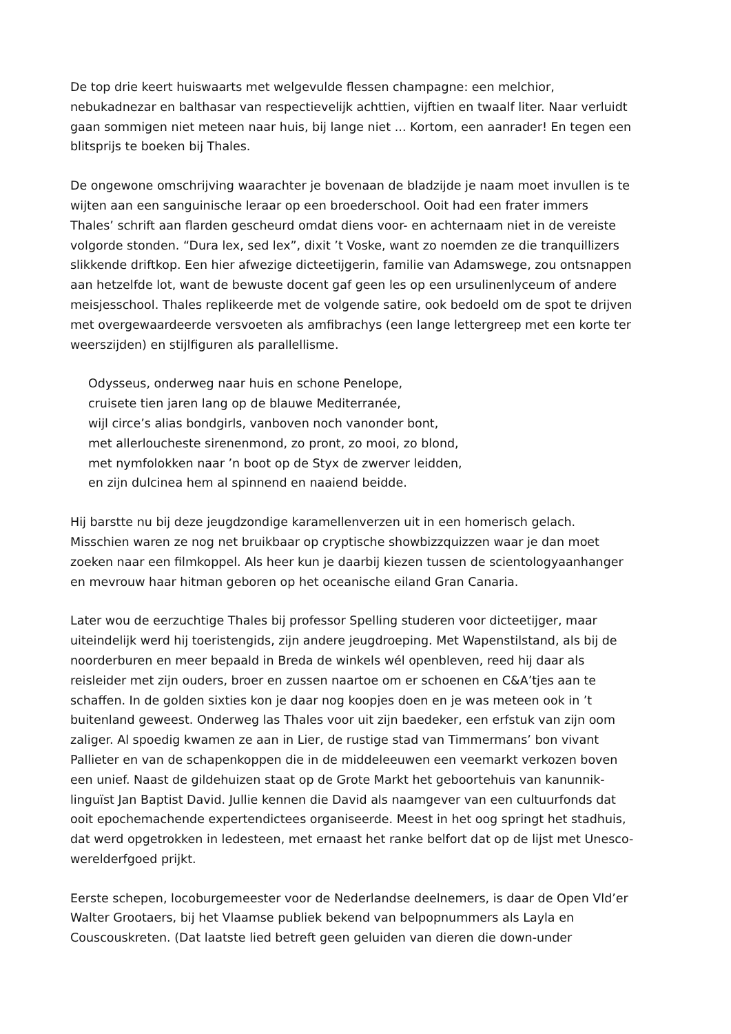De top drie keert huiswaarts met welgevulde flessen champagne: een melchior, nebukadnezar en balthasar van respectievelijk achttien, vijftien en twaalf liter. Naar verluidt gaan sommigen niet meteen naar huis, bij lange niet ... Kortom, een aanrader! En tegen een blitsprijs te boeken bij Thales.
De ongewone omschrijving waarachter je bovenaan de bladzijde je naam moet invullen is te wijten aan een sanguinische leraar op een broederschool. Ooit had een frater immers Thales’ schrift aan flarden gescheurd omdat diens voor- en achternaam niet in de vereiste volgorde stonden. “Dura lex, sed lex”, dixit ’t Voske, want zo noemden ze die tranquillizers slikkende driftkop. Een hier afwezige dicteetijgerin, familie van Adamswege, zou ontsnappen aan hetzelfde lot, want de bewuste docent gaf geen les op een ursulinenlyceum of andere meisjesschool. Thales replikeerde met de volgende satire, ook bedoeld om de spot te drijven met overgewaardeerde versvoeten als amfibrachys (een lange lettergreep met een korte ter weerszijden) en stijlfiguren als parallellisme.
Odysseus, onderweg naar huis en schone Penelope,
cruisete tien jaren lang op de blauwe Mediterranée,
wijl circe’s alias bondgirls, vanboven noch vanonder bont,
met allerloucheste sirenenmond, zo pront, zo mooi, zo blond,
met nymfolokken naar ’n boot op de Styx de zwerver leidden,
en zijn dulcinea hem al spinnend en naaiend beidde.
Hij barstte nu bij deze jeugdzondige karamellenverzen uit in een homerisch gelach. Misschien waren ze nog net bruikbaar op cryptische showbizzquizzen waar je dan moet zoeken naar een filmkoppel. Als heer kun je daarbij kiezen tussen de scientologyaanhanger en mevrouw haar hitman geboren op het oceanische eiland Gran Canaria.
Later wou de eerzuchtige Thales bij professor Spelling studeren voor dicteetijger, maar uiteindelijk werd hij toeristengids, zijn andere jeugdroeping. Met Wapenstilstand, als bij de noorderburen en meer bepaald in Breda de winkels wél openbleven, reed hij daar als reisleider met zijn ouders, broer en zussen naartoe om er schoenen en C&A’tjes aan te schaffen. In de golden sixties kon je daar nog koopjes doen en je was meteen ook in ’t buitenland geweest. Onderweg las Thales voor uit zijn baedeker, een erfstuk van zijn oom zaliger. Al spoedig kwamen ze aan in Lier, de rustige stad van Timmermans’ bon vivant Pallieter en van de schapenkoppen die in de middeleeuwen een veemarkt verkozen boven een unief. Naast de gildehuizen staat op de Grote Markt het geboortehuis van kanunnik-linguïst Jan Baptist David. Jullie kennen die David als naamgever van een cultuurfonds dat ooit epochemachende expertendictees organiseerde. Meest in het oog springt het stadhuis, dat werd opgetrokken in ledesteen, met ernaast het ranke belfort dat op de lijst met Unesco-werelderfgoed prijkt.
Eerste schepen, locoburgemeester voor de Nederlandse deelnemers, is daar de Open Vld’er Walter Grootaers, bij het Vlaamse publiek bekend van belpopnummers als Layla en Couscouskreten. (Dat laatste lied betreft geen geluiden van dieren die down-under